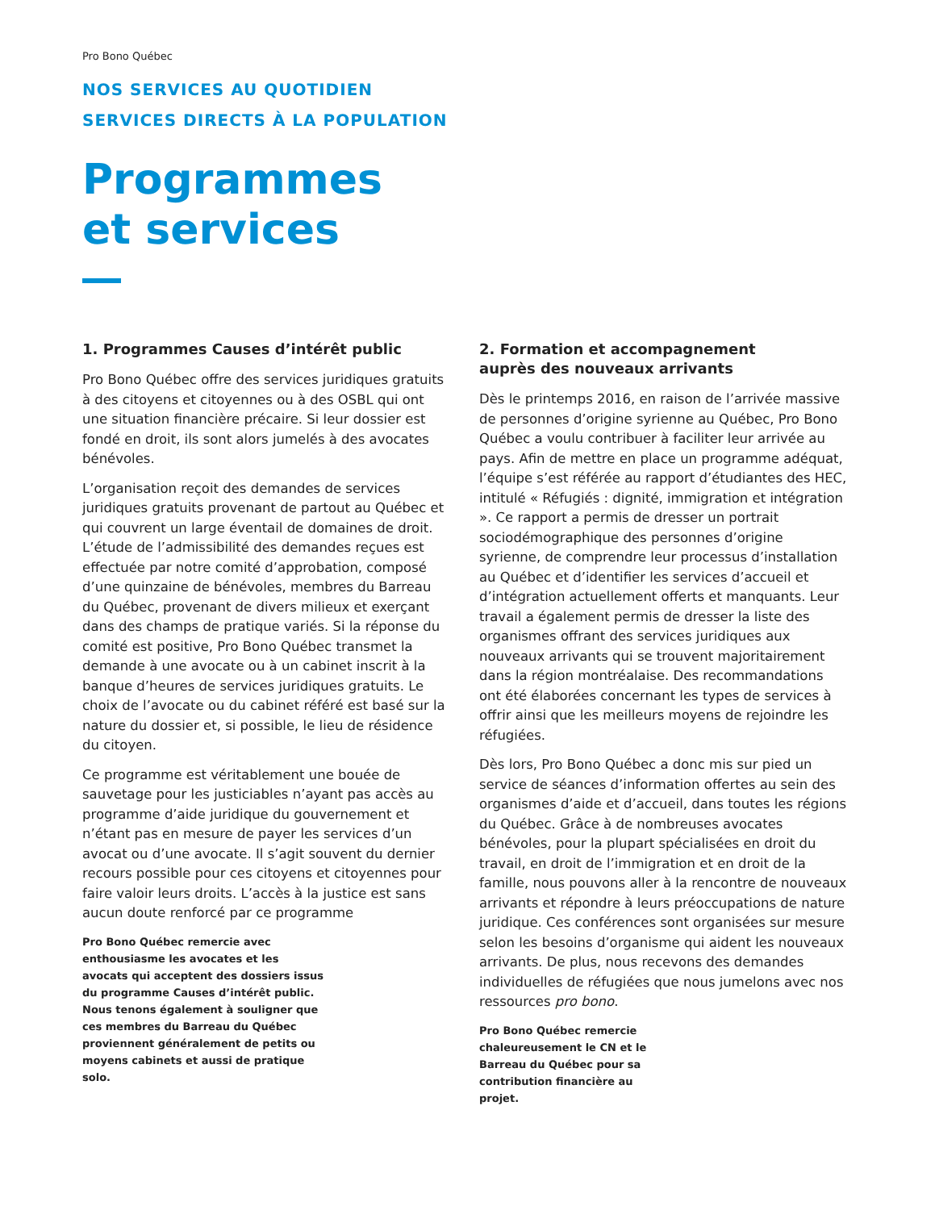Pro Bono Québec
NOS SERVICES AU QUOTIDIEN
SERVICES DIRECTS À LA POPULATION
Programmes
et services
1. Programmes Causes d’intérêt public
Pro Bono Québec offre des services juridiques gratuits à des citoyens et citoyennes ou à des OSBL qui ont une situation financière précaire. Si leur dossier est fondé en droit, ils sont alors jumelés à des avocates bénévoles.
L’organisation reçoit des demandes de services juridiques gratuits provenant de partout au Québec et qui couvrent un large éventail de domaines de droit. L’étude de l’admissibilité des demandes reçues est effectuée par notre comité d’approbation, composé d’une quinzaine de bénévoles, membres du Barreau du Québec, provenant de divers milieux et exerçant dans des champs de pratique variés. Si la réponse du comité est positive, Pro Bono Québec transmet la demande à une avocate ou à un cabinet inscrit à la banque d’heures de services juridiques gratuits. Le choix de l’avocate ou du cabinet référé est basé sur la nature du dossier et, si possible, le lieu de résidence du citoyen.
Ce programme est véritablement une bouée de sauvetage pour les justiciables n’ayant pas accès au programme d’aide juridique du gouvernement et n’étant pas en mesure de payer les services d’un avocat ou d’une avocate. Il s’agit souvent du dernier recours possible pour ces citoyens et citoyennes pour faire valoir leurs droits. L’accès à la justice est sans aucun doute renforcé par ce programme
Pro Bono Québec remercie avec enthousiasme les avocates et les avocats qui acceptent des dossiers issus du programme Causes d’intérêt public. Nous tenons également à souligner que ces membres du Barreau du Québec proviennent généralement de petits ou moyens cabinets et aussi de pratique solo.
2. Formation et accompagnement
auprès des nouveaux arrivants
Dès le printemps 2016, en raison de l’arrivée massive de personnes d’origine syrienne au Québec, Pro Bono Québec a voulu contribuer à faciliter leur arrivée au pays. Afin de mettre en place un programme adéquat, l’équipe s’est référée au rapport d’étudiantes des HEC, intitulé « Réfugiés : dignité, immigration et intégration ». Ce rapport a permis de dresser un portrait sociodémographique des personnes d’origine syrienne, de comprendre leur processus d’installation au Québec et d’identifier les services d’accueil et d’intégration actuellement offerts et manquants. Leur travail a également permis de dresser la liste des organismes offrant des services juridiques aux nouveaux arrivants qui se trouvent majoritairement dans la région montréalaise. Des recommandations ont été élaborées concernant les types de services à offrir ainsi que les meilleurs moyens de rejoindre les réfugiées.
Dès lors, Pro Bono Québec a donc mis sur pied un service de séances d’information offertes au sein des organismes d’aide et d’accueil, dans toutes les régions du Québec. Grâce à de nombreuses avocates bénévoles, pour la plupart spécialisées en droit du travail, en droit de l’immigration et en droit de la famille, nous pouvons aller à la rencontre de nouveaux arrivants et répondre à leurs préoccupations de nature juridique. Ces conférences sont organisées sur mesure selon les besoins d’organisme qui aident les nouveaux arrivants. De plus, nous recevons des demandes individuelles de réfugiées que nous jumelons avec nos ressources pro bono.
Pro Bono Québec remercie chaleureusement le CN et le Barreau du Québec pour sa contribution financière au projet.